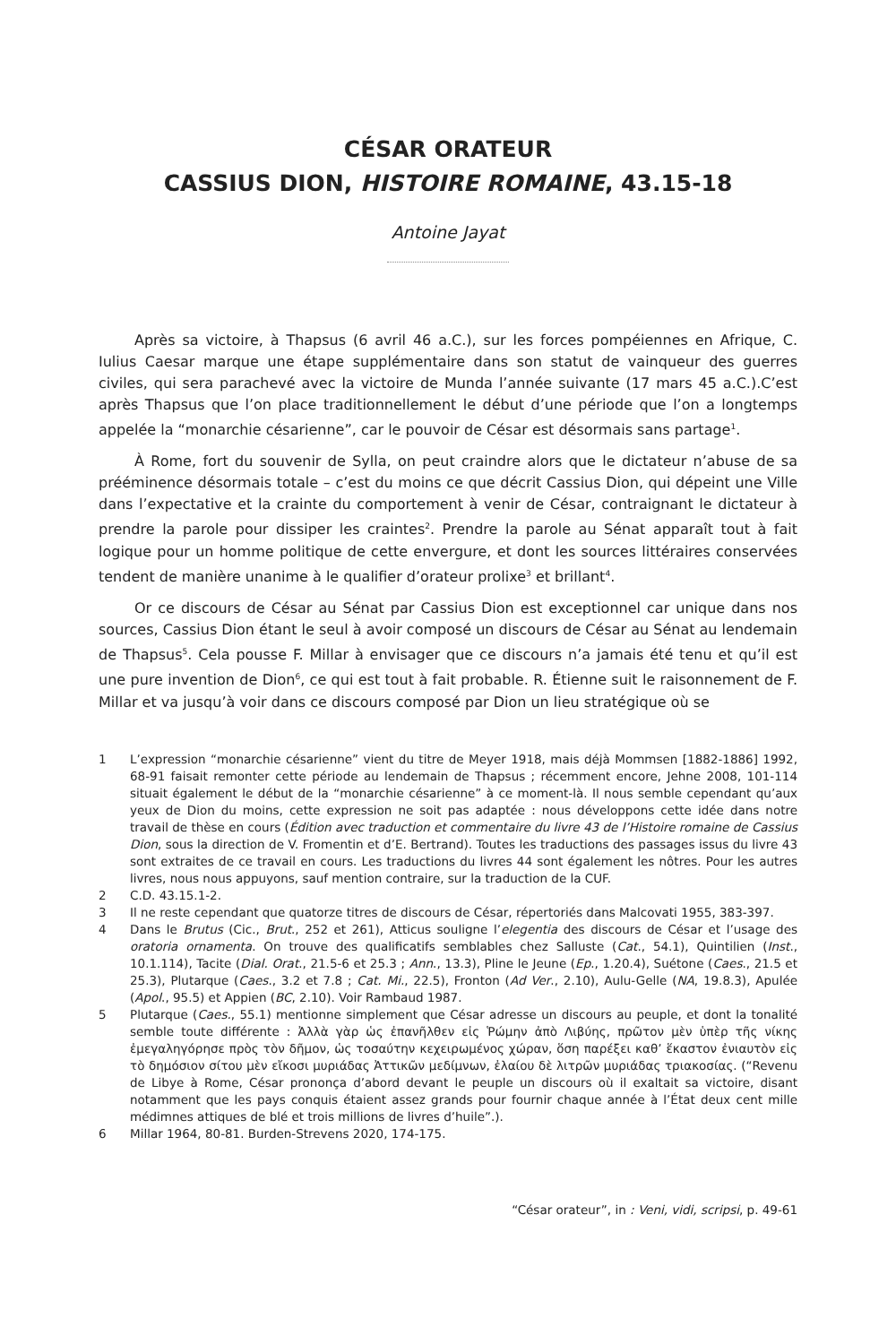CÉSAR ORATEUR
CASSIUS DION, HISTOIRE ROMAINE, 43.15-18
Antoine Jayat
Après sa victoire, à Thapsus (6 avril 46 a.C.), sur les forces pompéiennes en Afrique, C. Iulius Caesar marque une étape supplémentaire dans son statut de vainqueur des guerres civiles, qui sera parachevé avec la victoire de Munda l’année suivante (17 mars 45 a.C.).C’est après Thapsus que l’on place traditionnellement le début d’une période que l’on a longtemps appelée la “monarchie césarienne”, car le pouvoir de César est désormais sans partage<sup>1</sup>.
À Rome, fort du souvenir de Sylla, on peut craindre alors que le dictateur n’abuse de sa prééminence désormais totale – c’est du moins ce que décrit Cassius Dion, qui dépeint une Ville dans l’expectative et la crainte du comportement à venir de César, contraignant le dictateur à prendre la parole pour dissiper les craintes<sup>2</sup>. Prendre la parole au Sénat apparaît tout à fait logique pour un homme politique de cette envergure, et dont les sources littéraires conservées tendent de manière unanime à le qualifier d’orateur prolixe<sup>3</sup> et brillant<sup>4</sup>.
Or ce discours de César au Sénat par Cassius Dion est exceptionnel car unique dans nos sources, Cassius Dion étant le seul à avoir composé un discours de César au Sénat au lendemain de Thapsus<sup>5</sup>. Cela pousse F. Millar à envisager que ce discours n’a jamais été tenu et qu’il est une pure invention de Dion<sup>6</sup>, ce qui est tout à fait probable. R. Étienne suit le raisonnement de F. Millar et va jusqu’à voir dans ce discours composé par Dion un lieu stratégique où se
1 L’expression “monarchie césarienne” vient du titre de Meyer 1918, mais déjà Mommsen [1882-1886] 1992, 68-91 faisait remonter cette période au lendemain de Thapsus ; récemment encore, Jehne 2008, 101-114 situait également le début de la “monarchie césarienne” à ce moment-là. Il nous semble cependant qu’aux yeux de Dion du moins, cette expression ne soit pas adaptée : nous développons cette idée dans notre travail de thèse en cours (Édition avec traduction et commentaire du livre 43 de l’Histoire romaine de Cassius Dion, sous la direction de V. Fromentin et d’E. Bertrand). Toutes les traductions des passages issus du livre 43 sont extraites de ce travail en cours. Les traductions du livres 44 sont également les nôtres. Pour les autres livres, nous nous appuyons, sauf mention contraire, sur la traduction de la CUF.
2 C.D. 43.15.1-2.
3 Il ne reste cependant que quatorze titres de discours de César, répertoriés dans Malcovati 1955, 383-397.
4 Dans le Brutus (Cic., Brut., 252 et 261), Atticus souligne l’elegentia des discours de César et l’usage des oratoria ornamenta. On trouve des qualificatifs semblables chez Salluste (Cat., 54.1), Quintilien (Inst., 10.1.114), Tacite (Dial. Orat., 21.5-6 et 25.3 ; Ann., 13.3), Pline le Jeune (Ep., 1.20.4), Suétone (Caes., 21.5 et 25.3), Plutarque (Caes., 3.2 et 7.8 ; Cat. Mi., 22.5), Fronton (Ad Ver., 2.10), Aulu-Gelle (NA, 19.8.3), Apulée (Apol., 95.5) et Appien (BC, 2.10). Voir Rambaud 1987.
5 Plutarque (Caes., 55.1) mentionne simplement que César adresse un discours au peuple, et dont la tonalité semble toute différente : Ἀλλὰ γὰρ ὡς ἐπανῆλθεν εἰς Ῥώμην ἀπὸ Λιβύης, πρῶτον μὲν ὑπὲρ τῆς νίκης ἐμεγαληγόρησε πρὸς τὸν δῆμον, ὡς τοσαύτην κεχειρωμένος χώραν, ὅση παρέξει καθ’ ἕκαστον ἐνιαυτὸν εἰς τὸ δημόσιον σίτου μὲν εἴκοσι μυριάδας Ἀττικῶν μεδίμνων, ἐλαίου δὲ λιτρῶν μυριάδας τριακοσίας. (“Revenu de Libye à Rome, César prononça d’abord devant le peuple un discours où il exaltait sa victoire, disant notamment que les pays conquis étaient assez grands pour fournir chaque année à l’État deux cent mille médimnes attiques de blé et trois millions de livres d’huile”.).
6 Millar 1964, 80-81. Burden-Strevens 2020, 174-175.
“César orateur”, in : Veni, vidi, scripsi, p. 49-61